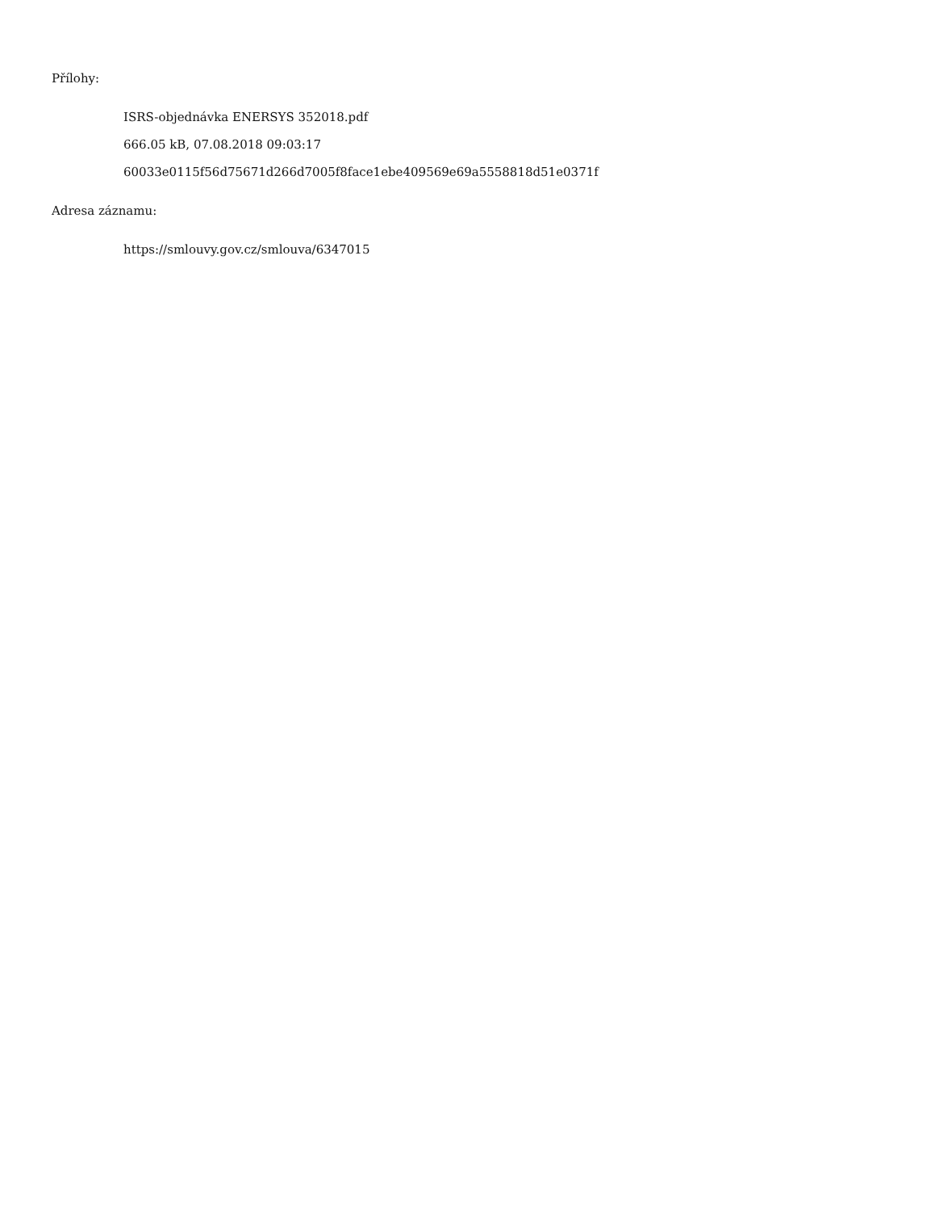Přílohy:
ISRS-objednávka ENERSYS 352018.pdf
666.05 kB, 07.08.2018 09:03:17
60033e0115f56d75671d266d7005f8face1ebe409569e69a5558818d51e0371f
Adresa záznamu:
https://smlouvy.gov.cz/smlouva/6347015